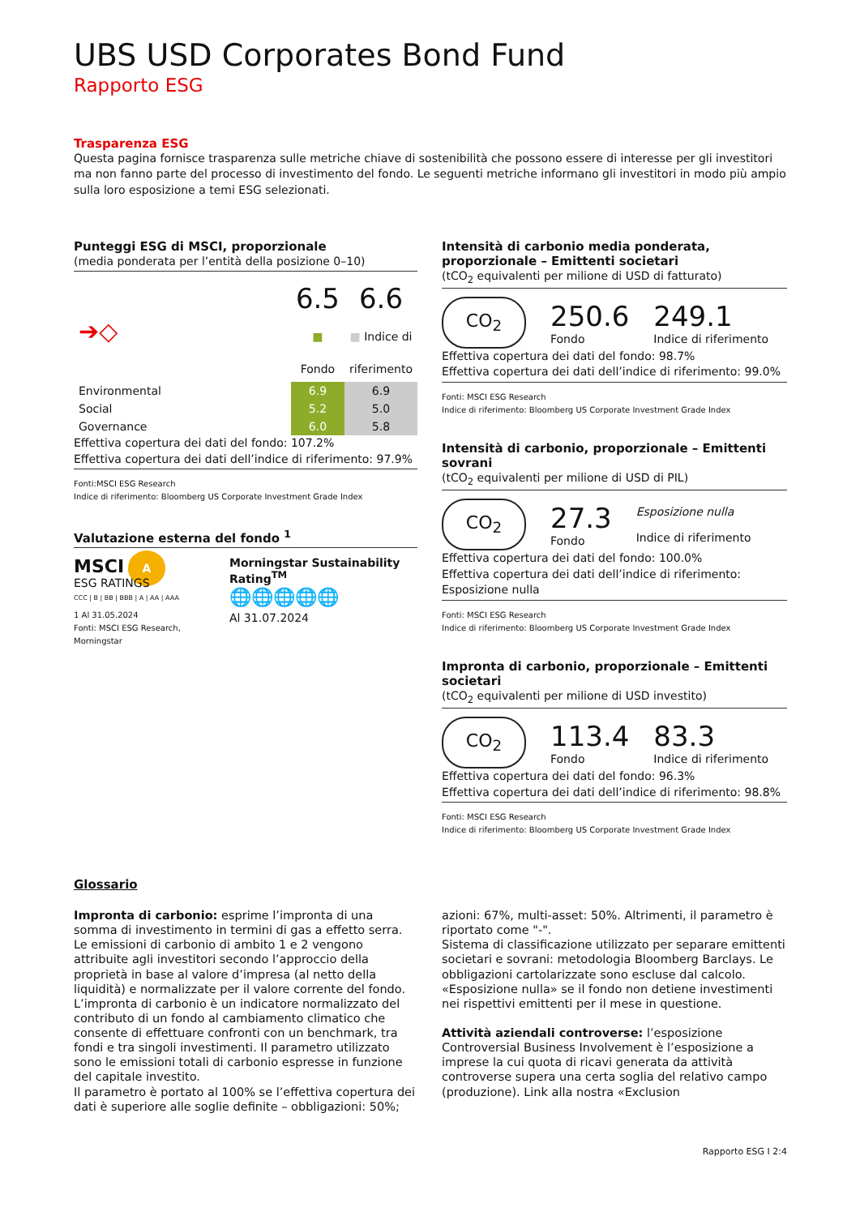UBS USD Corporates Bond Fund
Rapporto ESG
Trasparenza ESG
Questa pagina fornisce trasparenza sulle metriche chiave di sostenibilità che possono essere di interesse per gli investitori ma non fanno parte del processo di investimento del fondo. Le seguenti metriche informano gli investitori in modo più ampio sulla loro esposizione a temi ESG selezionati.
Punteggi ESG di MSCI, proporzionale
(media ponderata per l’entità della posizione 0–10)
| ➔◇ | | 6.5 ■ Fondo | 6.6 ■ Indice di riferimento |
| Environmental | | 6.9 | 6.9 |
| Social | | 5.2 | 5.0 |
| Governance | | 6.0 | 5.8 |
Effettiva copertura dei dati del fondo: 107.2%
Effettiva copertura dei dati dell’indice di riferimento: 97.9%
Fonti:MSCI ESG Research
Indice di riferimento: Bloomberg US Corporate Investment Grade Index
Valutazione esterna del fondo <sup>1</sup>
MSCI A
ESG RATINGS
CCC | B | BB | BBB | A | AA | AAA
1 Al 31.05.2024
Fonti: MSCI ESG Research, Morningstar
Morningstar Sustainability Rating<sup>TM</sup>
🌐🌐🌐🌐🌐
Al 31.07.2024
Intensità di carbonio media ponderata, proporzionale – Emittenti societari
(tCO<sub>2</sub> equivalenti per milione di USD di fatturato)
CO<sub>2</sub>
250.6
Fondo
249.1
Indice di riferimento
Effettiva copertura dei dati del fondo: 98.7%
Effettiva copertura dei dati dell’indice di riferimento: 99.0%
Fonti: MSCI ESG Research
Indice di riferimento: Bloomberg US Corporate Investment Grade Index
Intensità di carbonio, proporzionale – Emittenti sovrani
(tCO<sub>2</sub> equivalenti per milione di USD di PIL)
CO<sub>2</sub>
27.3
Fondo
Esposizione nulla
Indice di riferimento
Effettiva copertura dei dati del fondo: 100.0%
Effettiva copertura dei dati dell’indice di riferimento: Esposizione nulla
Fonti: MSCI ESG Research
Indice di riferimento: Bloomberg US Corporate Investment Grade Index
Impronta di carbonio, proporzionale – Emittenti societari
(tCO<sub>2</sub> equivalenti per milione di USD investito)
CO<sub>2</sub>
113.4
Fondo
83.3
Indice di riferimento
Effettiva copertura dei dati del fondo: 96.3%
Effettiva copertura dei dati dell’indice di riferimento: 98.8%
Fonti: MSCI ESG Research
Indice di riferimento: Bloomberg US Corporate Investment Grade Index
Glossario
Impronta di carbonio: esprime l’impronta di una somma di investimento in termini di gas a effetto serra. Le emissioni di carbonio di ambito 1 e 2 vengono attribuite agli investitori secondo l’approccio della proprietà in base al valore d’impresa (al netto della liquidità) e normalizzate per il valore corrente del fondo. L’impronta di carbonio è un indicatore normalizzato del contributo di un fondo al cambiamento climatico che consente di effettuare confronti con un benchmark, tra fondi e tra singoli investimenti. Il parametro utilizzato sono le emissioni totali di carbonio espresse in funzione del capitale investito.
Il parametro è portato al 100% se l’effettiva copertura dei dati è superiore alle soglie definite – obbligazioni: 50%;
azioni: 67%, multi-asset: 50%. Altrimenti, il parametro è riportato come "-".
Sistema di classificazione utilizzato per separare emittenti societari e sovrani: metodologia Bloomberg Barclays. Le obbligazioni cartolarizzate sono escluse dal calcolo.
«Esposizione nulla» se il fondo non detiene investimenti nei rispettivi emittenti per il mese in questione.
Attività aziendali controverse: l’esposizione Controversial Business Involvement è l’esposizione a imprese la cui quota di ricavi generata da attività controverse supera una certa soglia del relativo campo (produzione). Link alla nostra «Exclusion
Rapporto ESG I 2:4